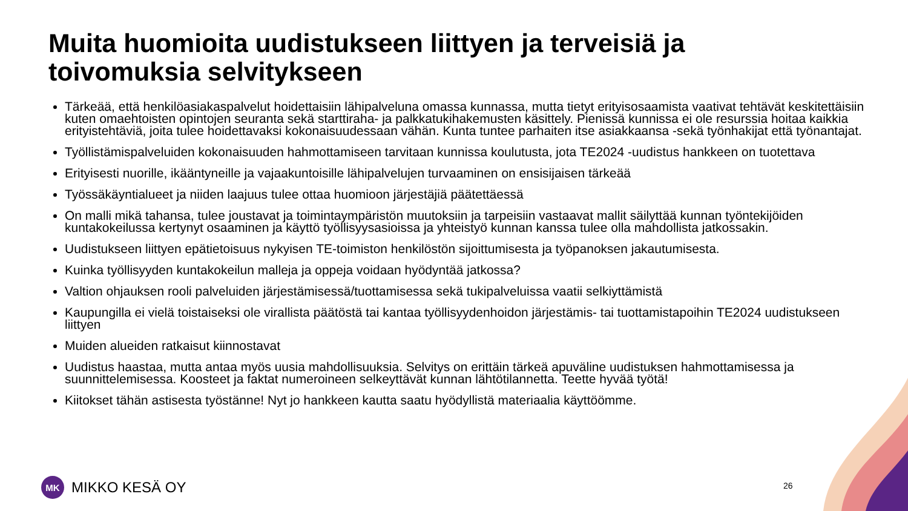Muita huomioita uudistukseen liittyen ja terveisiä ja toivomuksia selvitykseen
Tärkeää, että henkilöasiakaspalvelut hoidettaisiin lähipalveluna omassa kunnassa, mutta tietyt erityisosaamista vaativat tehtävät keskitettäisiin kuten omaehtoisten opintojen seuranta sekä starttiraha- ja palkkatukihakemusten käsittely. Pienissä kunnissa ei ole resurssia hoitaa kaikkia erityistehtäviä, joita tulee hoidettavaksi kokonaisuudessaan vähän. Kunta tuntee parhaiten itse asiakkaansa -sekä työnhakijat että työnantajat.
Työllistämispalveluiden kokonaisuuden hahmottamiseen tarvitaan kunnissa koulutusta, jota TE2024 -uudistus hankkeen on tuotettava
Erityisesti nuorille, ikääntyneille ja vajaakuntoisille lähipalvelujen turvaaminen on ensisijaisen tärkeää
Työssäkäyntialueet ja niiden laajuus tulee ottaa huomioon järjestäjiä päätettäessä
On malli mikä tahansa, tulee joustavat ja toimintaympäristön muutoksiin ja tarpeisiin vastaavat mallit säilyttää kunnan työntekijöiden kuntakokeilussa kertynyt osaaminen ja käyttö työllisyysasioissa ja yhteistyö kunnan kanssa tulee olla mahdollista jatkossakin.
Uudistukseen liittyen epätietoisuus nykyisen TE-toimiston henkilöstön sijoittumisesta ja työpanoksen jakautumisesta.
Kuinka työllisyyden kuntakokeilun malleja ja oppeja voidaan hyödyntää jatkossa?
Valtion ohjauksen rooli palveluiden järjestämisessä/tuottamisessa sekä tukipalveluissa vaatii selkiyttämistä
Kaupungilla ei vielä toistaiseksi ole virallista päätöstä tai kantaa työllisyydenhoidon järjestämis- tai tuottamistapoihin TE2024 uudistukseen liittyen
Muiden alueiden ratkaisut kiinnostavat
Uudistus haastaa, mutta antaa myös uusia mahdollisuuksia. Selvitys on erittäin tärkeä apuväline uudistuksen hahmottamisessa ja suunnittelemisessa. Koosteet ja faktat numeroineen selkeyttävät kunnan lähtötilannetta. Teette hyvää työtä!
Kiitokset tähän astisesta työstänne! Nyt jo hankkeen kautta saatu hyödyllistä materiaalia käyttöömme.
MK
MIKKO KESÄ OY
26